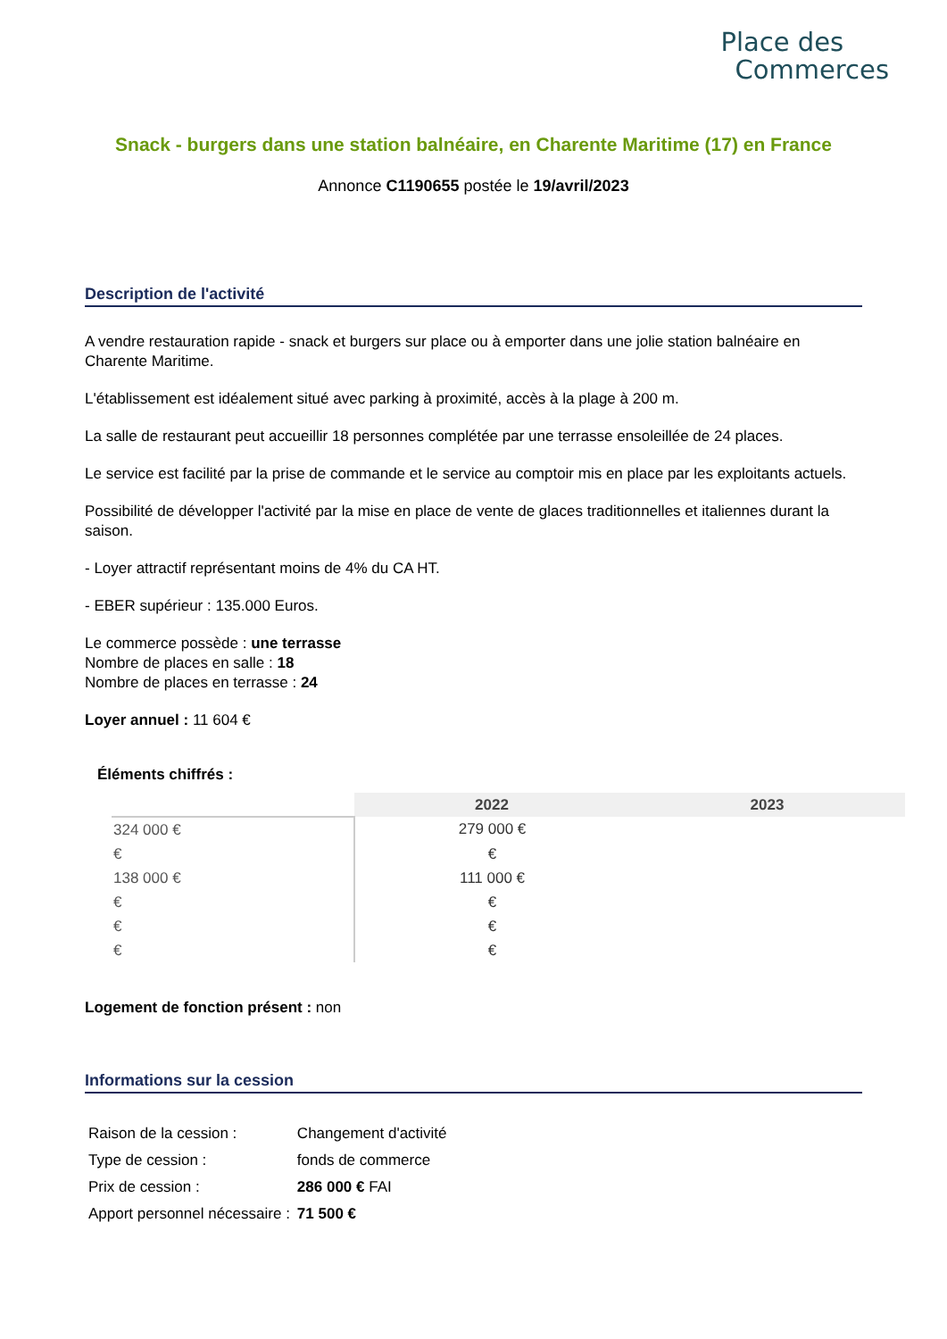Place des
Commerces
Snack - burgers dans une station balnéaire, en Charente Maritime (17) en France
Annonce C1190655 postée le 19/avril/2023
Description de l'activité
A vendre restauration rapide - snack et burgers sur place ou à emporter dans une jolie station balnéaire en Charente Maritime.
L'établissement est idéalement situé avec parking à proximité, accès à la plage à 200 m.
La salle de restaurant peut accueillir 18 personnes complétée par une terrasse ensoleillée de 24 places.
Le service est facilité par la prise de commande et le service au comptoir mis en place par les exploitants actuels.
Possibilité de développer l'activité par la mise en place de vente de glaces traditionnelles et italiennes durant la saison.
- Loyer attractif représentant moins de 4% du CA HT.
- EBER supérieur : 135.000 Euros.
Le commerce possède : une terrasse
Nombre de places en salle : 18
Nombre de places en terrasse : 24
Loyer annuel : 11 604 €
Éléments chiffrés :
| | 2022 | 2023 |
| --- | --- | --- |
| 324 000 € | 279 000 € | |
| € | € | |
| 138 000 € | 111 000 € | |
| € | € | |
| € | € | |
| € | € | |
Logement de fonction présent : non
Informations sur la cession
| Raison de la cession : | Changement d'activité |
| Type de cession : | fonds de commerce |
| Prix de cession : | 286 000 € FAI |
| Apport personnel nécessaire : | 71 500 € |